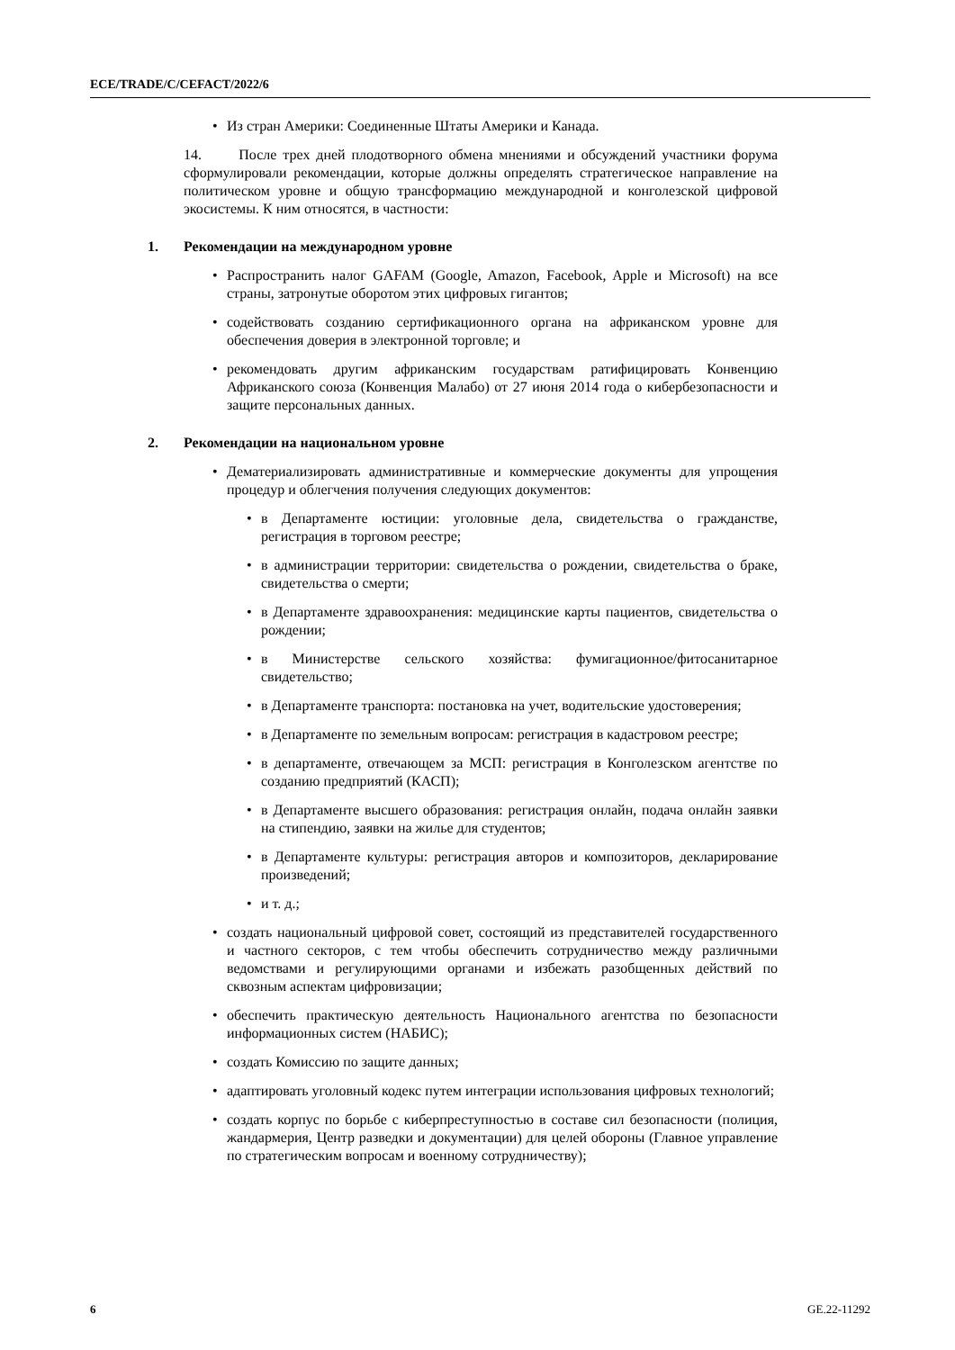ECE/TRADE/C/CEFACT/2022/6
• Из стран Америки: Соединенные Штаты Америки и Канада.
14. После трех дней плодотворного обмена мнениями и обсуждений участники форума сформулировали рекомендации, которые должны определять стратегическое направление на политическом уровне и общую трансформацию международной и конголезской цифровой экосистемы. К ним относятся, в частности:
1. Рекомендации на международном уровне
• Распространить налог GAFAM (Google, Amazon, Facebook, Apple и Microsoft) на все страны, затронутые оборотом этих цифровых гигантов;
• содействовать созданию сертификационного органа на африканском уровне для обеспечения доверия в электронной торговле; и
• рекомендовать другим африканским государствам ратифицировать Конвенцию Африканского союза (Конвенция Малабо) от 27 июня 2014 года о кибербезопасности и защите персональных данных.
2. Рекомендации на национальном уровне
• Дематериализировать административные и коммерческие документы для упрощения процедур и облегчения получения следующих документов:
• в Департаменте юстиции: уголовные дела, свидетельства о гражданстве, регистрация в торговом реестре;
• в администрации территории: свидетельства о рождении, свидетельства о браке, свидетельства о смерти;
• в Департаменте здравоохранения: медицинские карты пациентов, свидетельства о рождении;
• в Министерстве сельского хозяйства: фумигационное/фитосанитарное свидетельство;
• в Департаменте транспорта: постановка на учет, водительские удостоверения;
• в Департаменте по земельным вопросам: регистрация в кадастровом реестре;
• в департаменте, отвечающем за МСП: регистрация в Конголезском агентстве по созданию предприятий (КАСП);
• в Департаменте высшего образования: регистрация онлайн, подача онлайн заявки на стипендию, заявки на жилье для студентов;
• в Департаменте культуры: регистрация авторов и композиторов, декларирование произведений;
• и т. д.;
• создать национальный цифровой совет, состоящий из представителей государственного и частного секторов, с тем чтобы обеспечить сотрудничество между различными ведомствами и регулирующими органами и избежать разобщенных действий по сквозным аспектам цифровизации;
• обеспечить практическую деятельность Национального агентства по безопасности информационных систем (НАБИС);
• создать Комиссию по защите данных;
• адаптировать уголовный кодекс путем интеграции использования цифровых технологий;
• создать корпус по борьбе с киберпреступностью в составе сил безопасности (полиция, жандармерия, Центр разведки и документации) для целей обороны (Главное управление по стратегическим вопросам и военному сотрудничеству);
6 GE.22-11292